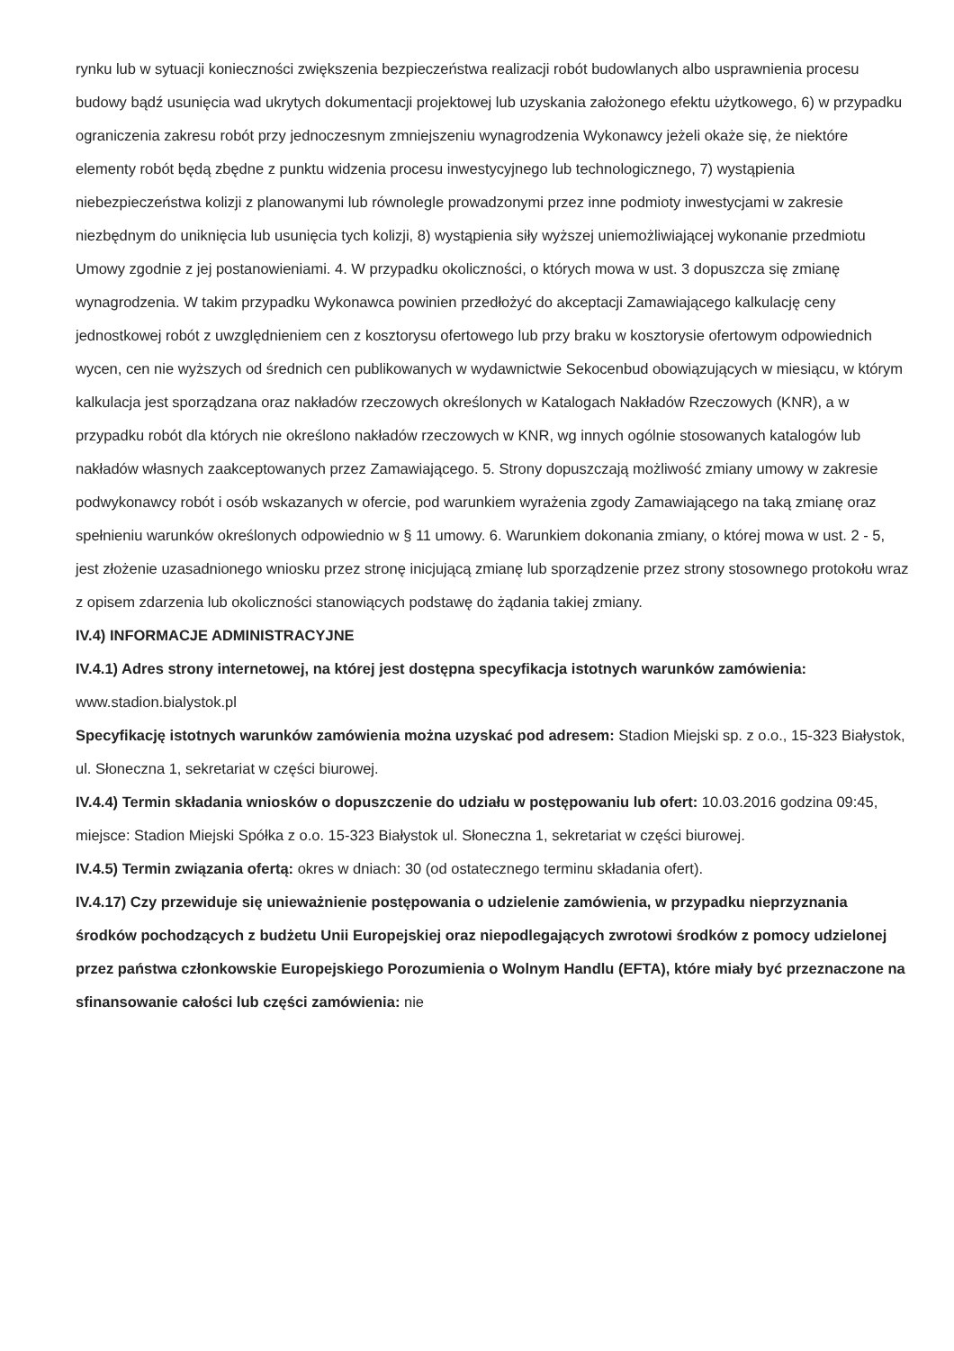rynku lub w sytuacji konieczności zwiększenia bezpieczeństwa realizacji robót budowlanych albo usprawnienia procesu budowy bądź usunięcia wad ukrytych dokumentacji projektowej lub uzyskania założonego efektu użytkowego, 6) w przypadku ograniczenia zakresu robót przy jednoczesnym zmniejszeniu wynagrodzenia Wykonawcy jeżeli okaże się, że niektóre elementy robót będą zbędne z punktu widzenia procesu inwestycyjnego lub technologicznego, 7) wystąpienia niebezpieczeństwa kolizji z planowanymi lub równolegle prowadzonymi przez inne podmioty inwestycjami w zakresie niezbędnym do uniknięcia lub usunięcia tych kolizji, 8) wystąpienia siły wyższej uniemożliwiającej wykonanie przedmiotu Umowy zgodnie z jej postanowieniami. 4. W przypadku okoliczności, o których mowa w ust. 3 dopuszcza się zmianę wynagrodzenia. W takim przypadku Wykonawca powinien przedłożyć do akceptacji Zamawiającego kalkulację ceny jednostkowej robót z uwzględnieniem cen z kosztorysu ofertowego lub przy braku w kosztorysie ofertowym odpowiednich wycen, cen nie wyższych od średnich cen publikowanych w wydawnictwie Sekocenbud obowiązujących w miesiącu, w którym kalkulacja jest sporządzana oraz nakładów rzeczowych określonych w Katalogach Nakładów Rzeczowych (KNR), a w przypadku robót dla których nie określono nakładów rzeczowych w KNR, wg innych ogólnie stosowanych katalogów lub nakładów własnych zaakceptowanych przez Zamawiającego. 5. Strony dopuszczają możliwość zmiany umowy w zakresie podwykonawcy robót i osób wskazanych w ofercie, pod warunkiem wyrażenia zgody Zamawiającego na taką zmianę oraz spełnieniu warunków określonych odpowiednio w § 11 umowy. 6. Warunkiem dokonania zmiany, o której mowa w ust. 2 - 5, jest złożenie uzasadnionego wniosku przez stronę inicjującą zmianę lub sporządzenie przez strony stosownego protokołu wraz z opisem zdarzenia lub okoliczności stanowiących podstawę do żądania takiej zmiany.
IV.4) INFORMACJE ADMINISTRACYJNE
IV.4.1) Adres strony internetowej, na której jest dostępna specyfikacja istotnych warunków zamówienia: www.stadion.bialystok.pl
Specyfikację istotnych warunków zamówienia można uzyskać pod adresem: Stadion Miejski sp. z o.o., 15-323 Białystok, ul. Słoneczna 1, sekretariat w części biurowej.
IV.4.4) Termin składania wniosków o dopuszczenie do udziału w postępowaniu lub ofert: 10.03.2016 godzina 09:45, miejsce: Stadion Miejski Spółka z o.o. 15-323 Białystok ul. Słoneczna 1, sekretariat w części biurowej.
IV.4.5) Termin związania ofertą: okres w dniach: 30 (od ostatecznego terminu składania ofert).
IV.4.17) Czy przewiduje się unieważnienie postępowania o udzielenie zamówienia, w przypadku nieprzyznania środków pochodzących z budżetu Unii Europejskiej oraz niepodlegających zwrotowi środków z pomocy udzielonej przez państwa członkowskie Europejskiego Porozumienia o Wolnym Handlu (EFTA), które miały być przeznaczone na sfinansowanie całości lub części zamówienia: nie